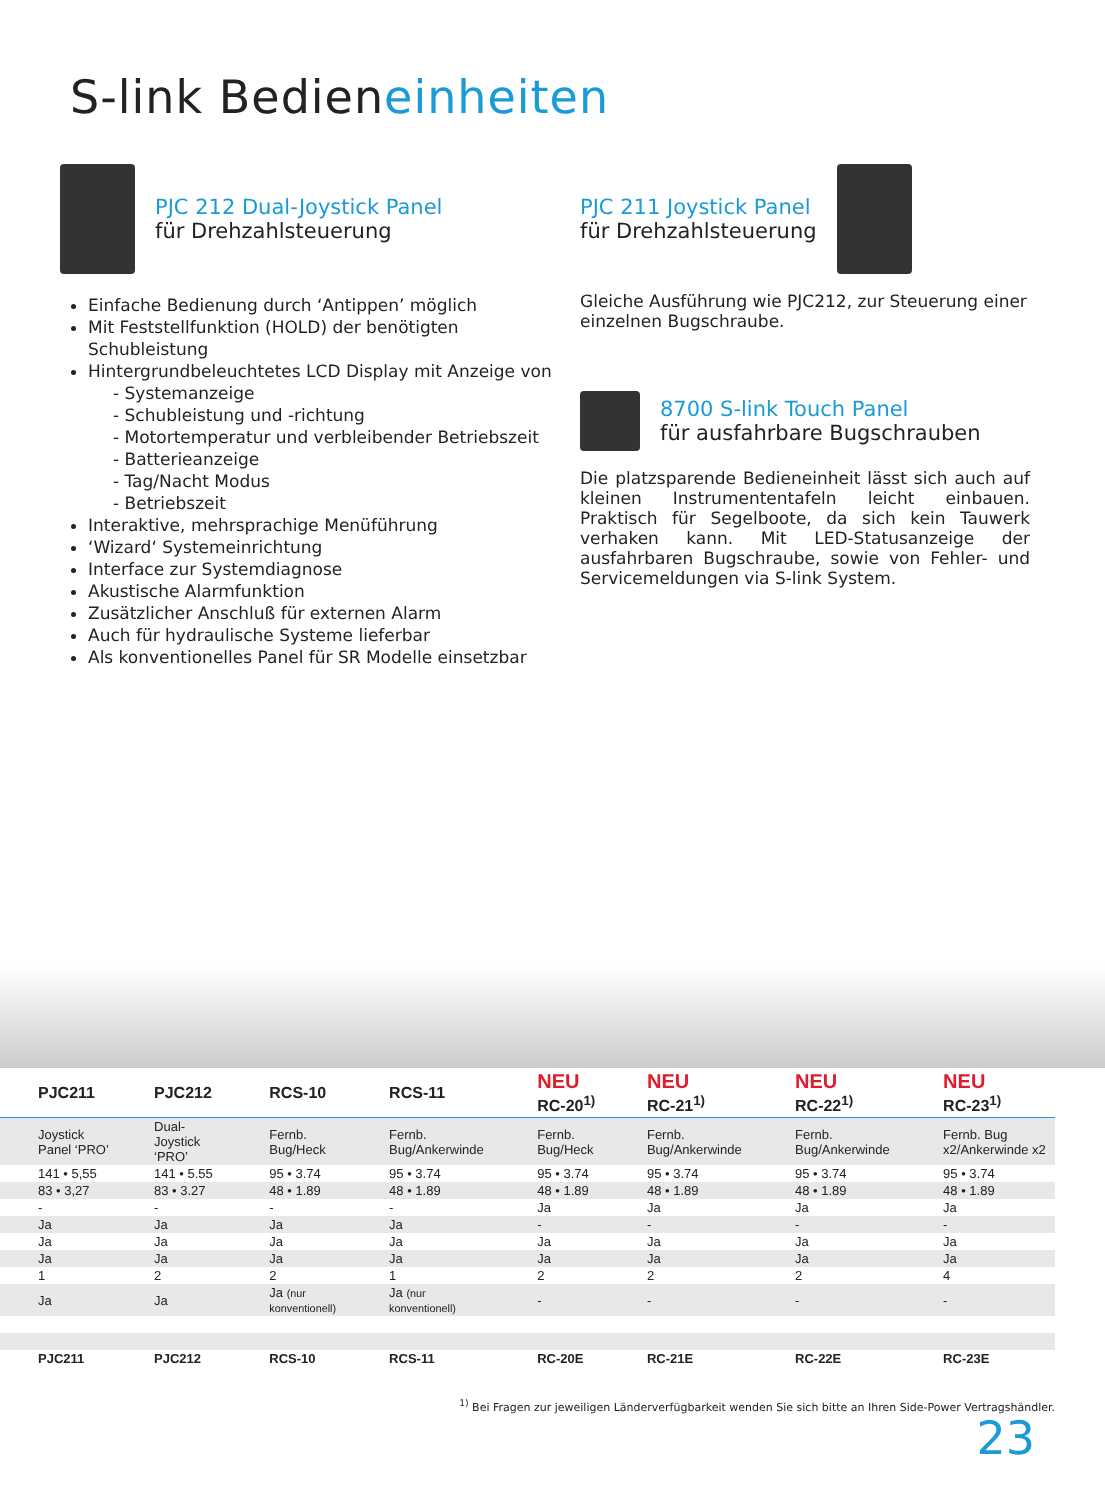S-link Bedieneinheiten
PJC 212 Dual-Joystick Panel
für Drehzahlsteuerung
Einfache Bedienung durch ‘Antippen’ möglich
Mit Feststellfunktion (HOLD) der benötigten Schubleistung
Hintergrundbeleuchtetes LCD Display mit Anzeige von
- Systemanzeige
- Schubleistung und -richtung
- Motortemperatur und verbleibender Betriebszeit
- Batterieanzeige
- Tag/Nacht Modus
- Betriebszeit
Interaktive, mehrsprachige Menüführung
‘Wizard‘ Systemeinrichtung
Interface zur Systemdiagnose
Akustische Alarmfunktion
Zusätzlicher Anschluß für externen Alarm
Auch für hydraulische Systeme lieferbar
Als konventionelles Panel für SR Modelle einsetzbar
PJC 211 Joystick Panel
für Drehzahlsteuerung
Gleiche Ausführung wie PJC212, zur Steuerung einer einzelnen Bugschraube.
8700 S-link Touch Panel
für ausfahrbare Bugschrauben
Die platzsparende Bedieneinheit lässt sich auch auf kleinen Instrumententafeln leicht einbauen. Praktisch für Segelboote, da sich kein Tauwerk verhaken kann. Mit LED-Statusanzeige der ausfahrbaren Bugschraube, sowie von Fehler- und Servicemeldungen via S-link System.
| PJC211 | PJC212 | RCS-10 | RCS-11 | NEU RC-20<sup>1)</sup> | NEU RC-21<sup>1)</sup> | NEU RC-22<sup>1)</sup> | NEU RC-23<sup>1)</sup> |
| --- | --- | --- | --- | --- | --- | --- | --- |
| Joystick Panel ‘PRO’ | Dual-Joystick ‘PRO’ | Fernb. Bug/Heck | Fernb. Bug/Ankerwinde | Fernb. Bug/Heck | Fernb. Bug/Ankerwinde | Fernb. Bug/Ankerwinde | Fernb. Bug x2/Ankerwinde x2 |
| 141 • 5,55 | 141 • 5.55 | 95 • 3.74 | 95 • 3.74 | 95 • 3.74 | 95 • 3.74 | 95 • 3.74 | 95 • 3.74 |
| 83 • 3,27 | 83 • 3.27 | 48 • 1.89 | 48 • 1.89 | 48 • 1.89 | 48 • 1.89 | 48 • 1.89 | 48 • 1.89 |
| - | - | - | - | Ja | Ja | Ja | Ja |
| Ja | Ja | Ja | Ja | - | - | - | - |
| Ja | Ja | Ja | Ja | Ja | Ja | Ja | Ja |
| Ja | Ja | Ja | Ja | Ja | Ja | Ja | Ja |
| 1 | 2 | 2 | 1 | 2 | 2 | 2 | 4 |
| Ja | Ja | Ja (nur konventionell) | Ja (nur konventionell) | - | - | - | - |
| PJC211 | PJC212 | RCS-10 | RCS-11 | RC-20E | RC-21E | RC-22E | RC-23E |
<sup>1)</sup> Bei Fragen zur jeweiligen Länderverfügbarkeit wenden Sie sich bitte an Ihren Side-Power Vertragshändler.
23